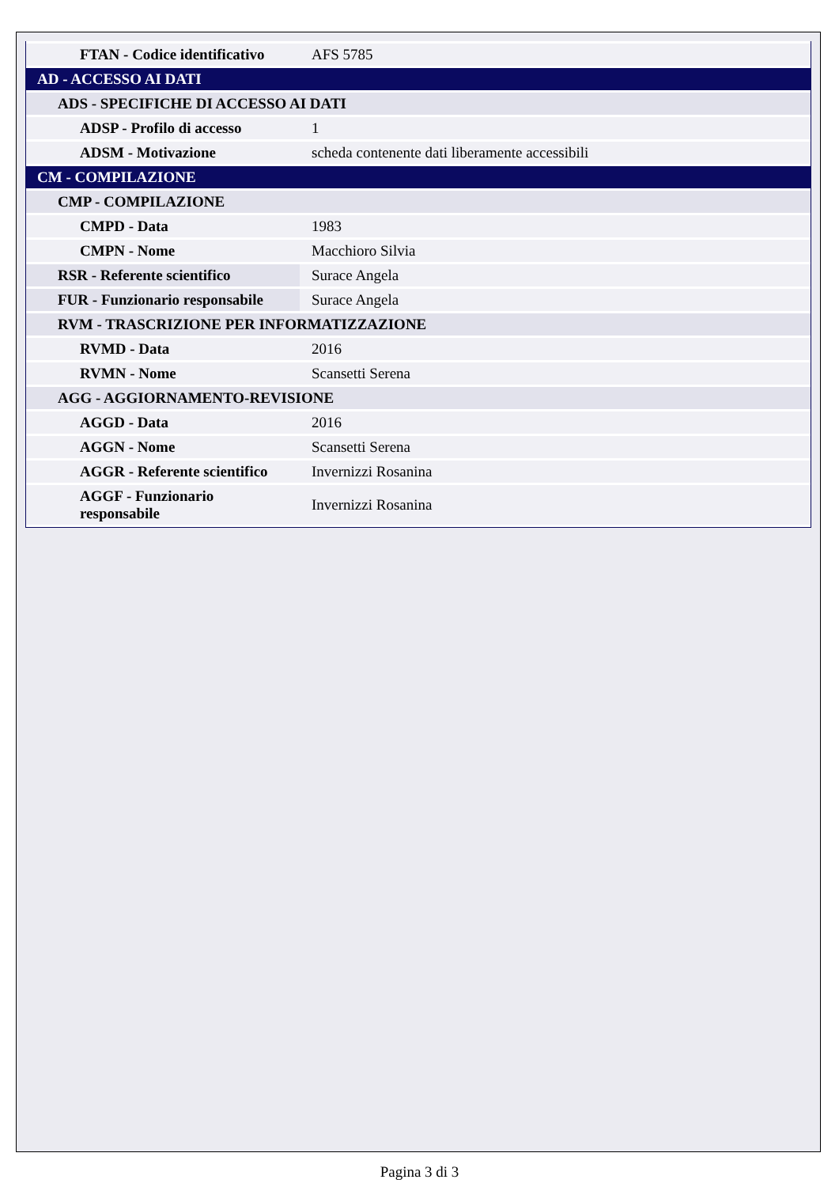| FTAN - Codice identificativo | AFS 5785 |
| AD - ACCESSO AI DATI | |
| ADS - SPECIFICHE DI ACCESSO AI DATI | |
| ADSP - Profilo di accesso | 1 |
| ADSM - Motivazione | scheda contenente dati liberamente accessibili |
| CM - COMPILAZIONE | |
| CMP - COMPILAZIONE | |
| CMPD - Data | 1983 |
| CMPN - Nome | Macchioro Silvia |
| RSR - Referente scientifico | Surace Angela |
| FUR - Funzionario responsabile | Surace Angela |
| RVM - TRASCRIZIONE PER INFORMATIZZAZIONE | |
| RVMD - Data | 2016 |
| RVMN - Nome | Scansetti Serena |
| AGG - AGGIORNAMENTO-REVISIONE | |
| AGGD - Data | 2016 |
| AGGN - Nome | Scansetti Serena |
| AGGR - Referente scientifico | Invernizzi Rosanina |
| AGGF - Funzionario responsabile | Invernizzi Rosanina |
Pagina 3 di 3